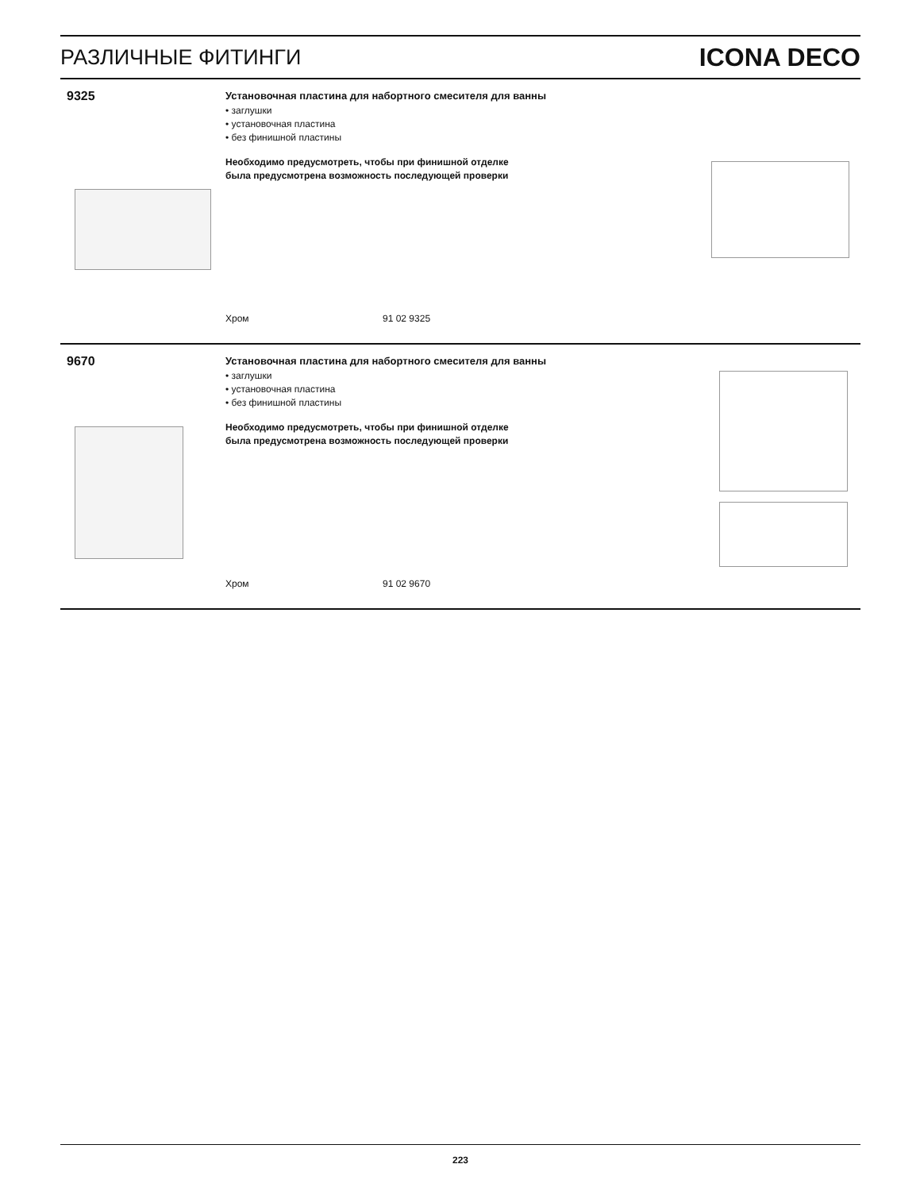РАЗЛИЧНЫЕ ФИТИНГИ ICONA DECO
9325
Установочная пластина для набортного смесителя для ванны
• заглушки
• установочная пластина
• без финишной пластины
Необходимо предусмотреть, чтобы при финишной отделке
была предусмотрена возможность последующей проверки
Хром 91 02 9325
9670
Установочная пластина для набортного смесителя для ванны
• заглушки
• установочная пластина
• без финишной пластины
Необходимо предусмотреть, чтобы при финишной отделке
была предусмотрена возможность последующей проверки
Хром 91 02 9670
223